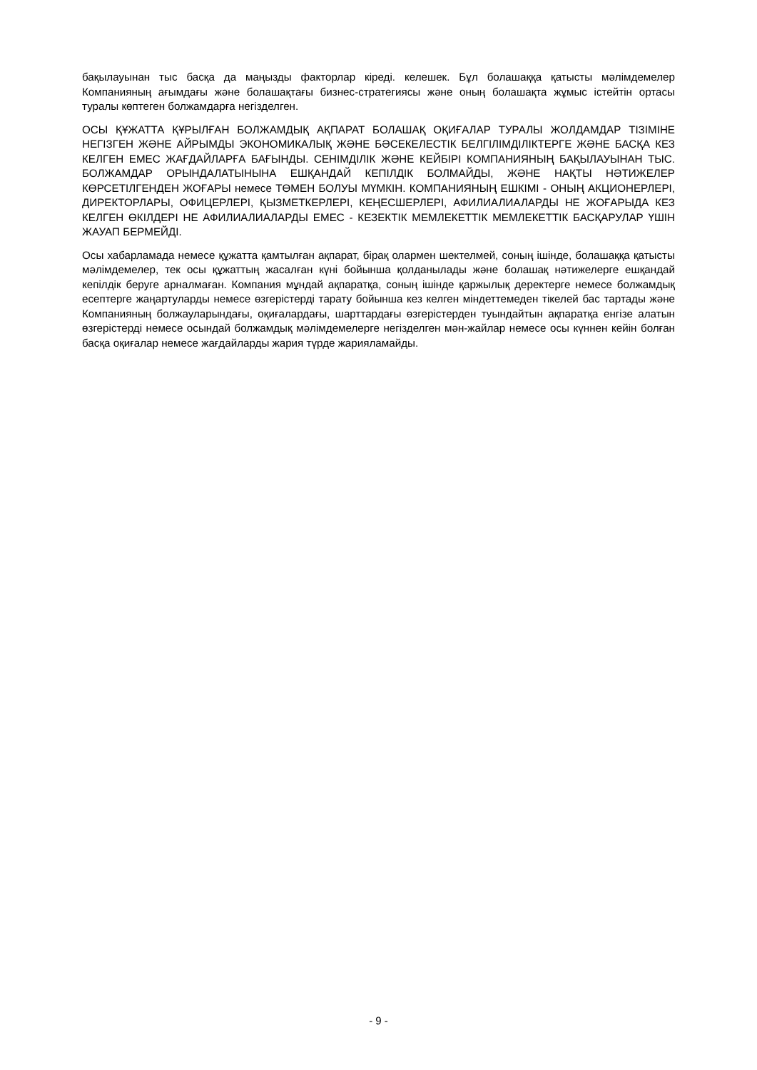бақылауынан тыс басқа да маңызды факторлар кіреді. келешек. Бұл болашаққа қатысты мәлімдемелер Компанияның ағымдағы және болашақтағы бизнес-стратегиясы және оның болашақта жұмыс істейтін ортасы туралы көптеген болжамдарға негізделген.
ОСЫ ҚҰЖАТТА ҚҰРЫЛҒАН БОЛЖАМДЫҚ АҚПАРАТ БОЛАШАҚ ОҚИҒАЛАР ТУРАЛЫ ЖОЛДАМДАР ТІЗІМІНЕ НЕГІЗГЕН ЖӘНЕ АЙРЫМДЫ ЭКОНОМИКАЛЫҚ ЖӘНЕ БӘСЕКЕЛЕСТІК БЕЛГІЛІМДІЛІКТЕРГЕ ЖӘНЕ БАСҚА КЕЗ КЕЛГЕН ЕМЕС ЖАҒДАЙЛАРҒА БАҒЫНДЫ. СЕНІМДІЛІК ЖӘНЕ КЕЙБІРІ КОМПАНИЯНЫҢ БАҚЫЛАУЫНАН ТЫС. БОЛЖАМДАР ОРЫНДАЛАТЫНЫНА ЕШҚАНДАЙ КЕПІЛДІК БОЛМАЙДЫ, ЖӘНЕ НАҚТЫ НӘТИЖЕЛЕР КӨРСЕТІЛГЕНДЕН ЖОҒАРЫ немесе ТӨМЕН БОЛУЫ МҮМКІН. КОМПАНИЯНЫҢ ЕШКІМІ - ОНЫҢ АКЦИОНЕРЛЕРІ, ДИРЕКТОРЛАРЫ, ОФИЦЕРЛЕРІ, ҚЫЗМЕТКЕРЛЕРІ, КЕҢЕСШЕРЛЕРІ, АФИЛИАЛИАЛАРДЫ НЕ ЖОҒАРЫДА КЕЗ КЕЛГЕН ӨКІЛДЕРІ НЕ АФИЛИАЛИАЛАРДЫ ЕМЕС - КЕЗЕКТІК МЕМЛЕКЕТТІК МЕМЛЕКЕТТІК БАСҚАРУЛАР ҮШІН ЖАУАП БЕРМЕЙДІ.
Осы хабарламада немесе құжатта қамтылған ақпарат, бірақ олармен шектелмей, соның ішінде, болашаққа қатысты мәлімдемелер, тек осы құжаттың жасалған күні бойынша қолданылады және болашақ нәтижелерге ешқандай кепілдік беруге арналмаған. Компания мұндай ақпаратқа, соның ішінде қаржылық деректерге немесе болжамдық есептерге жаңартуларды немесе өзгерістерді тарату бойынша кез келген міндеттемеден тікелей бас тартады және Компанияның болжауларындағы, оқиғалардағы, шарттардағы өзгерістерден туындайтын ақпаратқа енгізе алатын өзгерістерді немесе осындай болжамдық мәлімдемелерге негізделген мән-жайлар немесе осы күннен кейін болған басқа оқиғалар немесе жағдайларды жария түрде жарияламайды.
- 9 -